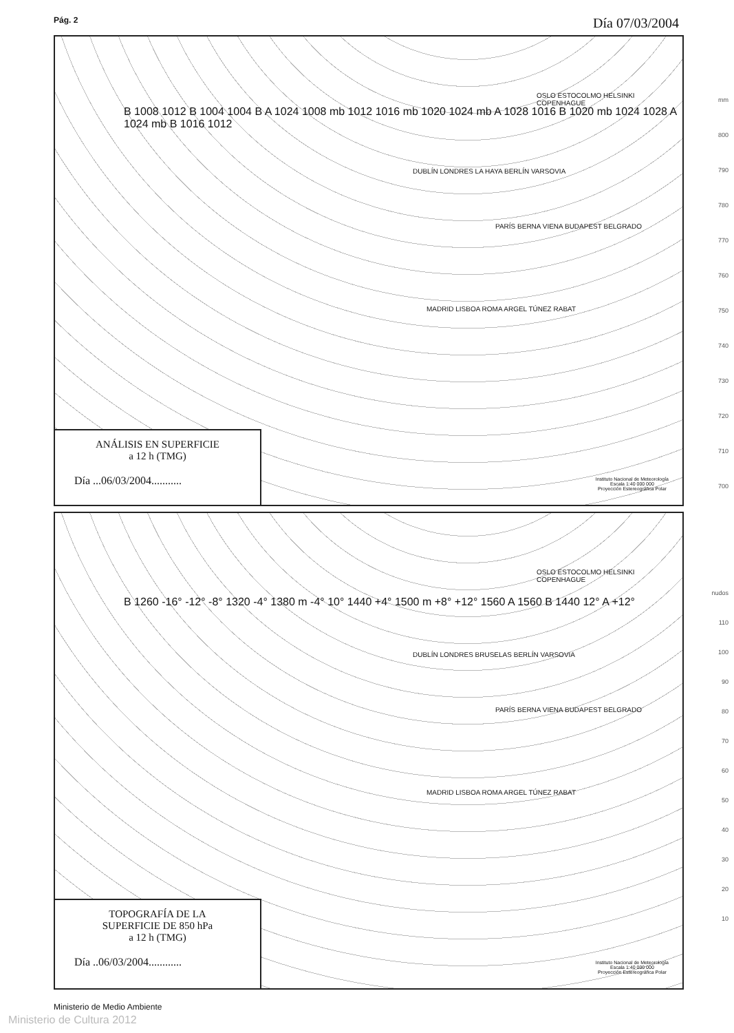Pág. 2 Día 07/03/2004
DUBLÍN LONDRES LA HAYA BERLÍN VARSOVIA
PARÍS BERNA VIENA BUDAPEST BELGRADO
MADRID LISBOA ROMA ARGEL TÚNEZ RABAT
OSLO ESTOCOLMO HELSINKI COPENHAGUE
B 1008 1012 B 1004 1004 B A 1024 1008 mb 1012 1016 mb 1020 1024 mb A 1028 1016 B 1020 mb 1024 1028 A 1024 mb B 1016 1012
ANÁLISIS EN SUPERFICIE
a 12 h (TMG)
Día ...06/03/2004...........
Instituto Nacional de Meteorología
Escala 1:40 000 000
Proyección Estereográfica Polar
DUBLÍN LONDRES BRUSELAS BERLÍN VARSOVIA
PARÍS BERNA VIENA BUDAPEST BELGRADO
MADRID LISBOA ROMA ARGEL TÚNEZ RABAT
OSLO ESTOCOLMO HELSINKI COPENHAGUE
B 1260 -16° -12° -8° 1320 -4° 1380 m -4° 10° 1440 +4° 1500 m +8° +12° 1560 A 1560 B 1440 12° A +12°
TOPOGRAFÍA DE LA
SUPERFICIE DE 850 hPa
a 12 h (TMG)
Día ..06/03/2004............
Instituto Nacional de Meteorología
Escala 1:40 000 000
Proyección Estereográfica Polar
mm
800
790
780
770
760
750
740
730
720
710
700
nudos
110
100
90
80
70
60
50
40
30
20
10
Ministerio de Medio Ambiente
Ministerio de Cultura 2012